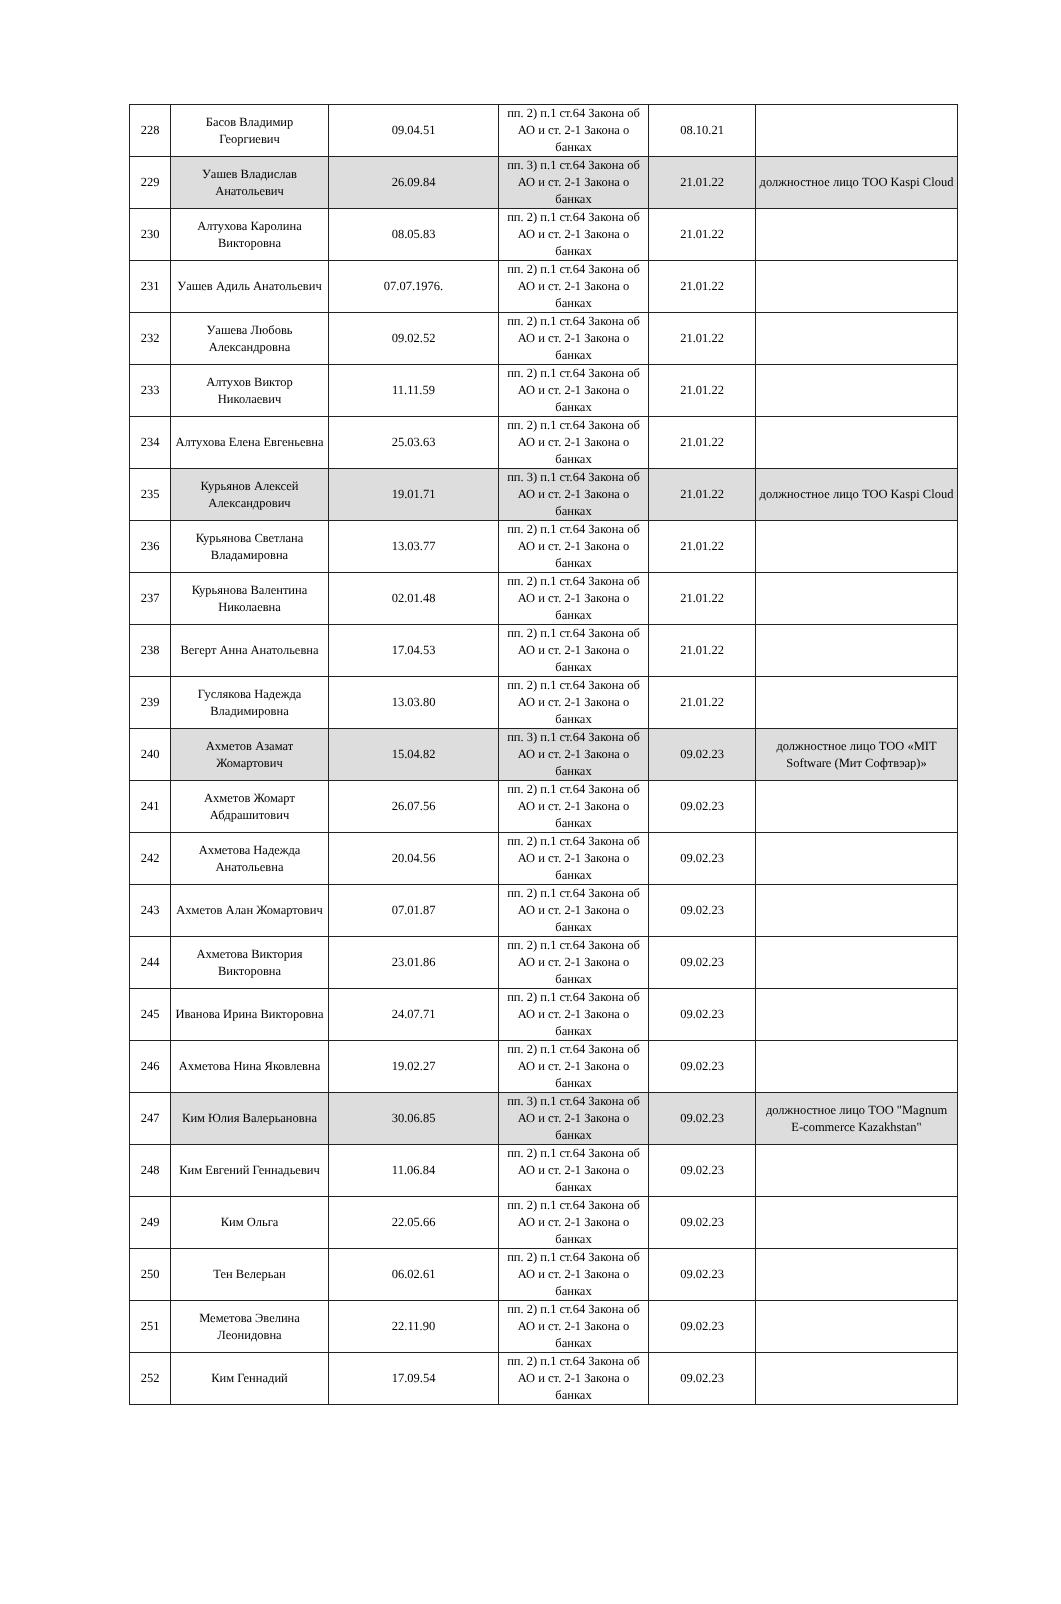| 228 | Басов Владимир Георгиевич | 09.04.51 | пп. 2) п.1 ст.64 Закона об АО и ст. 2-1 Закона о банках | 08.10.21 | |
| 229 | Уашев Владислав Анатольевич | 26.09.84 | пп. 3) п.1 ст.64 Закона об АО и ст. 2-1 Закона о банках | 21.01.22 | должностное лицо ТОО Kaspi Cloud |
| 230 | Алтухова Каролина Викторовна | 08.05.83 | пп. 2) п.1 ст.64 Закона об АО и ст. 2-1 Закона о банках | 21.01.22 | |
| 231 | Уашев Адиль Анатольевич | 07.07.1976. | пп. 2) п.1 ст.64 Закона об АО и ст. 2-1 Закона о банках | 21.01.22 | |
| 232 | Уашева Любовь Александровна | 09.02.52 | пп. 2) п.1 ст.64 Закона об АО и ст. 2-1 Закона о банках | 21.01.22 | |
| 233 | Алтухов Виктор Николаевич | 11.11.59 | пп. 2) п.1 ст.64 Закона об АО и ст. 2-1 Закона о банках | 21.01.22 | |
| 234 | Алтухова Елена Евгеньевна | 25.03.63 | пп. 2) п.1 ст.64 Закона об АО и ст. 2-1 Закона о банках | 21.01.22 | |
| 235 | Курьянов Алексей Александрович | 19.01.71 | пп. 3) п.1 ст.64 Закона об АО и ст. 2-1 Закона о банках | 21.01.22 | должностное лицо ТОО Kaspi Cloud |
| 236 | Курьянова Светлана Владамировна | 13.03.77 | пп. 2) п.1 ст.64 Закона об АО и ст. 2-1 Закона о банках | 21.01.22 | |
| 237 | Курьянова Валентина Николаевна | 02.01.48 | пп. 2) п.1 ст.64 Закона об АО и ст. 2-1 Закона о банках | 21.01.22 | |
| 238 | Вегерт Анна Анатольевна | 17.04.53 | пп. 2) п.1 ст.64 Закона об АО и ст. 2-1 Закона о банках | 21.01.22 | |
| 239 | Гуслякова Надежда Владимировна | 13.03.80 | пп. 2) п.1 ст.64 Закона об АО и ст. 2-1 Закона о банках | 21.01.22 | |
| 240 | Ахметов Азамат Жомартович | 15.04.82 | пп. 3) п.1 ст.64 Закона об АО и ст. 2-1 Закона о банках | 09.02.23 | должностное лицо ТОО «MIT Software (Мит Софтвэар)» |
| 241 | Ахметов Жомарт Абдрашитович | 26.07.56 | пп. 2) п.1 ст.64 Закона об АО и ст. 2-1 Закона о банках | 09.02.23 | |
| 242 | Ахметова Надежда Анатольевна | 20.04.56 | пп. 2) п.1 ст.64 Закона об АО и ст. 2-1 Закона о банках | 09.02.23 | |
| 243 | Ахметов Алан Жомартович | 07.01.87 | пп. 2) п.1 ст.64 Закона об АО и ст. 2-1 Закона о банках | 09.02.23 | |
| 244 | Ахметова Виктория Викторовна | 23.01.86 | пп. 2) п.1 ст.64 Закона об АО и ст. 2-1 Закона о банках | 09.02.23 | |
| 245 | Иванова Ирина Викторовна | 24.07.71 | пп. 2) п.1 ст.64 Закона об АО и ст. 2-1 Закона о банках | 09.02.23 | |
| 246 | Ахметова Нина Яковлевна | 19.02.27 | пп. 2) п.1 ст.64 Закона об АО и ст. 2-1 Закона о банках | 09.02.23 | |
| 247 | Ким Юлия Валерьановна | 30.06.85 | пп. 3) п.1 ст.64 Закона об АО и ст. 2-1 Закона о банках | 09.02.23 | должностное лицо ТОО "Magnum E-commerce Kazakhstan" |
| 248 | Ким Евгений Геннадьевич | 11.06.84 | пп. 2) п.1 ст.64 Закона об АО и ст. 2-1 Закона о банках | 09.02.23 | |
| 249 | Ким Ольга | 22.05.66 | пп. 2) п.1 ст.64 Закона об АО и ст. 2-1 Закона о банках | 09.02.23 | |
| 250 | Тен Велерьан | 06.02.61 | пп. 2) п.1 ст.64 Закона об АО и ст. 2-1 Закона о банках | 09.02.23 | |
| 251 | Меметова Эвелина Леонидовна | 22.11.90 | пп. 2) п.1 ст.64 Закона об АО и ст. 2-1 Закона о банках | 09.02.23 | |
| 252 | Ким Геннадий | 17.09.54 | пп. 2) п.1 ст.64 Закона об АО и ст. 2-1 Закона о банках | 09.02.23 | |